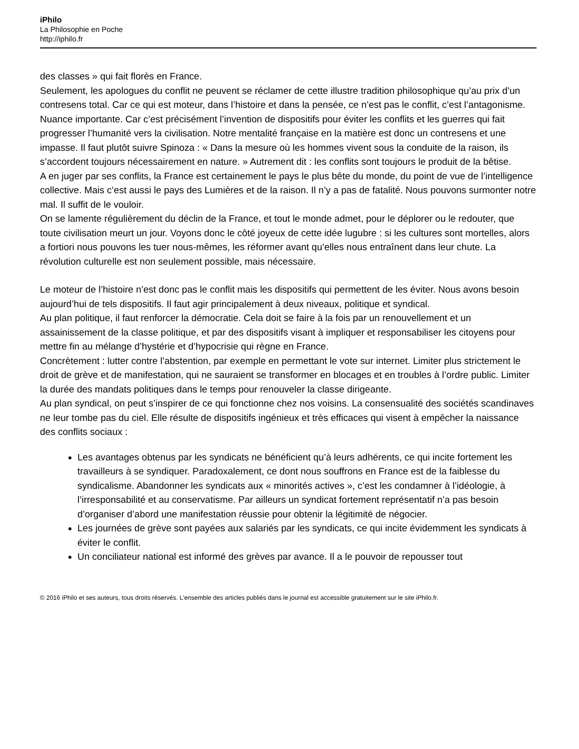iPhilo
La Philosophie en Poche
http://iphilo.fr
des classes » qui fait florès en France.
Seulement, les apologues du conflit ne peuvent se réclamer de cette illustre tradition philosophique qu’au prix d’un contresens total. Car ce qui est moteur, dans l’histoire et dans la pensée, ce n’est pas le conflit, c’est l’antagonisme. Nuance importante. Car c’est précisément l’invention de dispositifs pour éviter les conflits et les guerres qui fait progresser l’humanité vers la civilisation. Notre mentalité française en la matière est donc un contresens et une impasse. Il faut plutôt suivre Spinoza : « Dans la mesure où les hommes vivent sous la conduite de la raison, ils s’accordent toujours nécessairement en nature. » Autrement dit : les conflits sont toujours le produit de la bêtise.
A en juger par ses conflits, la France est certainement le pays le plus bête du monde, du point de vue de l’intelligence collective. Mais c’est aussi le pays des Lumières et de la raison. Il n’y a pas de fatalité. Nous pouvons surmonter notre mal. Il suffit de le vouloir.
On se lamente régulièrement du déclin de la France, et tout le monde admet, pour le déplorer ou le redouter, que toute civilisation meurt un jour. Voyons donc le côté joyeux de cette idée lugubre : si les cultures sont mortelles, alors a fortiori nous pouvons les tuer nous-mêmes, les réformer avant qu’elles nous entraînent dans leur chute. La révolution culturelle est non seulement possible, mais nécessaire.
Le moteur de l’histoire n’est donc pas le conflit mais les dispositifs qui permettent de les éviter. Nous avons besoin aujourd’hui de tels dispositifs. Il faut agir principalement à deux niveaux, politique et syndical.
Au plan politique, il faut renforcer la démocratie. Cela doit se faire à la fois par un renouvellement et un assainissement de la classe politique, et par des dispositifs visant à impliquer et responsabiliser les citoyens pour mettre fin au mélange d’hystérie et d’hypocrisie qui règne en France.
Concrètement : lutter contre l’abstention, par exemple en permettant le vote sur internet. Limiter plus strictement le droit de grève et de manifestation, qui ne sauraient se transformer en blocages et en troubles à l’ordre public. Limiter la durée des mandats politiques dans le temps pour renouveler la classe dirigeante.
Au plan syndical, on peut s’inspirer de ce qui fonctionne chez nos voisins. La consensualité des sociétés scandinaves ne leur tombe pas du ciel. Elle résulte de dispositifs ingénieux et très efficaces qui visent à empêcher la naissance des conflits sociaux :
Les avantages obtenus par les syndicats ne bénéficient qu’à leurs adhérents, ce qui incite fortement les travailleurs à se syndiquer. Paradoxalement, ce dont nous souffrons en France est de la faiblesse du syndicalisme. Abandonner les syndicats aux « minorités actives », c’est les condamner à l’idéologie, à l’irresponsabilité et au conservatisme. Par ailleurs un syndicat fortement représentatif n’a pas besoin d’organiser d’abord une manifestation réussie pour obtenir la légitimité de négocier.
Les journées de grève sont payées aux salariés par les syndicats, ce qui incite évidemment les syndicats à éviter le conflit.
Un conciliateur national est informé des grèves par avance. Il a le pouvoir de repousser tout
© 2016 iPhilo et ses auteurs, tous droits réservés. L'ensemble des articles publiés dans le journal est accessible gratuitement sur le site iPhilo.fr.